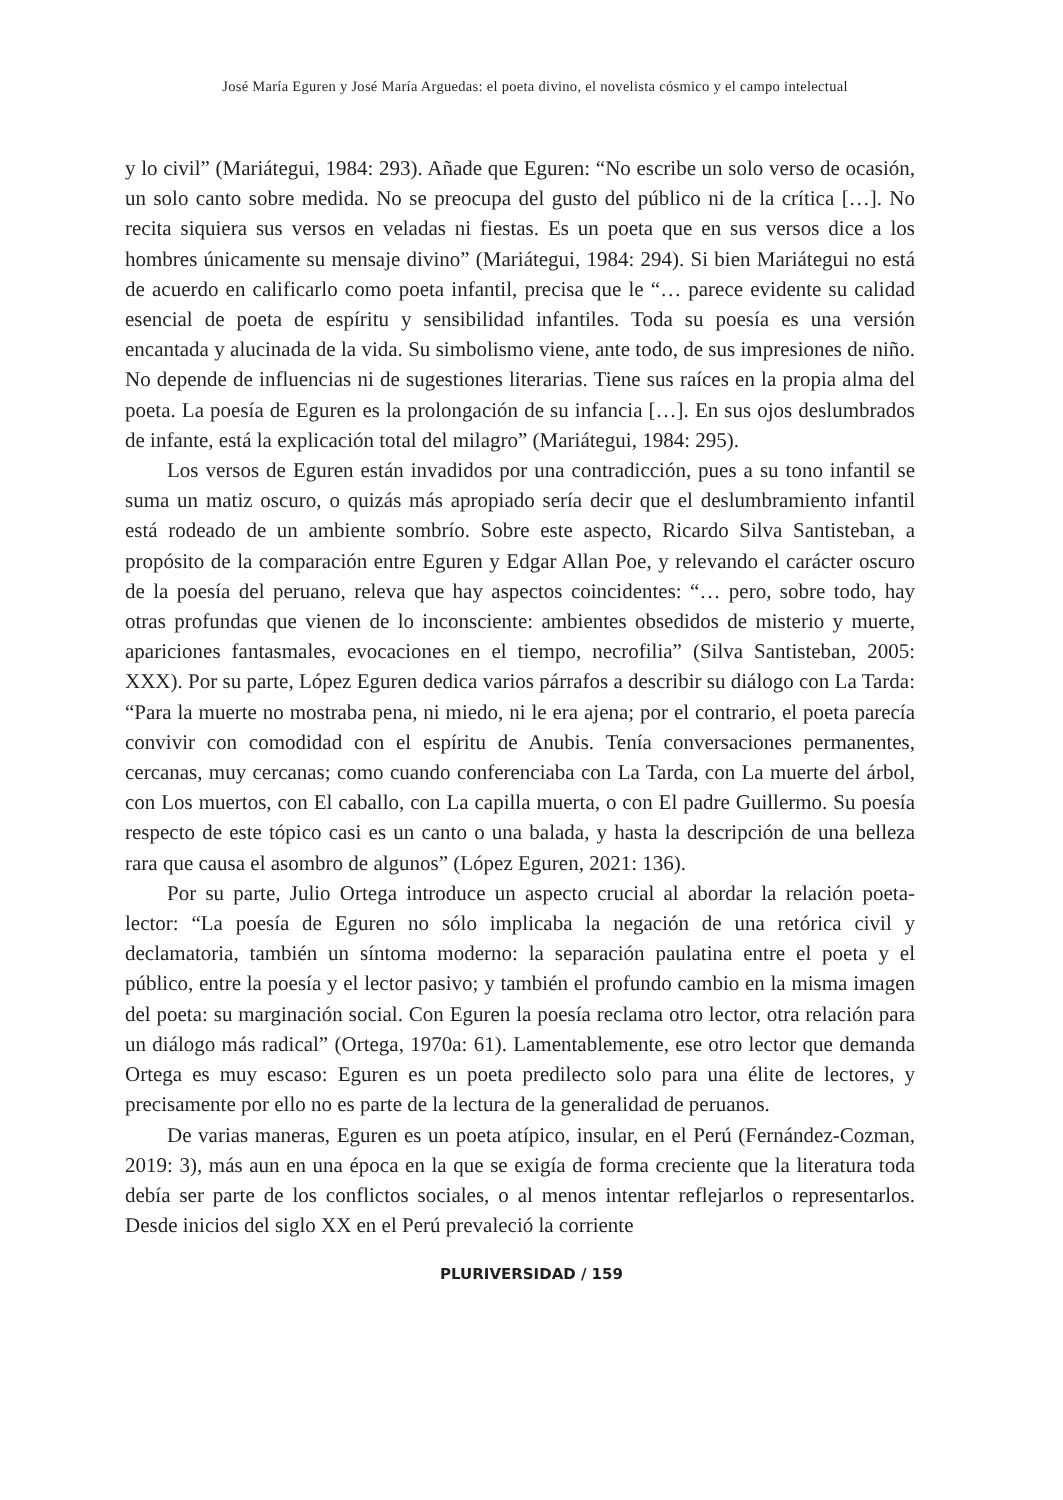José María Eguren y José María Arguedas: el poeta divino, el novelista cósmico y el campo intelectual
y lo civil” (Mariátegui, 1984: 293). Añade que Eguren: “No escribe un solo verso de ocasión, un solo canto sobre medida. No se preocupa del gusto del público ni de la crítica […]. No recita siquiera sus versos en veladas ni fiestas. Es un poeta que en sus versos dice a los hombres únicamente su mensaje divino” (Mariátegui, 1984: 294). Si bien Mariátegui no está de acuerdo en calificarlo como poeta infantil, precisa que le “… parece evidente su calidad esencial de poeta de espíritu y sensibilidad infantiles. Toda su poesía es una versión encantada y alucinada de la vida. Su simbolismo viene, ante todo, de sus impresiones de niño. No depende de influencias ni de sugestiones literarias. Tiene sus raíces en la propia alma del poeta. La poesía de Eguren es la prolongación de su infancia […]. En sus ojos deslumbrados de infante, está la explicación total del milagro” (Mariátegui, 1984: 295).
Los versos de Eguren están invadidos por una contradicción, pues a su tono infantil se suma un matiz oscuro, o quizás más apropiado sería decir que el deslumbramiento infantil está rodeado de un ambiente sombrío. Sobre este aspecto, Ricardo Silva Santisteban, a propósito de la comparación entre Eguren y Edgar Allan Poe, y relevando el carácter oscuro de la poesía del peruano, releva que hay aspectos coincidentes: “… pero, sobre todo, hay otras profundas que vienen de lo inconsciente: ambientes obsedidos de misterio y muerte, apariciones fantasmales, evocaciones en el tiempo, necrofilia” (Silva Santisteban, 2005: XXX). Por su parte, López Eguren dedica varios párrafos a describir su diálogo con La Tarda: “Para la muerte no mostraba pena, ni miedo, ni le era ajena; por el contrario, el poeta parecía convivir con comodidad con el espíritu de Anubis. Tenía conversaciones permanentes, cercanas, muy cercanas; como cuando conferenciaba con La Tarda, con La muerte del árbol, con Los muertos, con El caballo, con La capilla muerta, o con El padre Guillermo. Su poesía respecto de este tópico casi es un canto o una balada, y hasta la descripción de una belleza rara que causa el asombro de algunos” (López Eguren, 2021: 136).
Por su parte, Julio Ortega introduce un aspecto crucial al abordar la relación poeta-lector: “La poesía de Eguren no sólo implicaba la negación de una retórica civil y declamatoria, también un síntoma moderno: la separación paulatina entre el poeta y el público, entre la poesía y el lector pasivo; y también el profundo cambio en la misma imagen del poeta: su marginación social. Con Eguren la poesía reclama otro lector, otra relación para un diálogo más radical” (Ortega, 1970a: 61). Lamentablemente, ese otro lector que demanda Ortega es muy escaso: Eguren es un poeta predilecto solo para una élite de lectores, y precisamente por ello no es parte de la lectura de la generalidad de peruanos.
De varias maneras, Eguren es un poeta atípico, insular, en el Perú (Fernández-Cozman, 2019: 3), más aun en una época en la que se exigía de forma creciente que la literatura toda debía ser parte de los conflictos sociales, o al menos intentar reflejarlos o representarlos. Desde inicios del siglo XX en el Perú prevaleció la corriente
PLURIVERSIDAD / 159